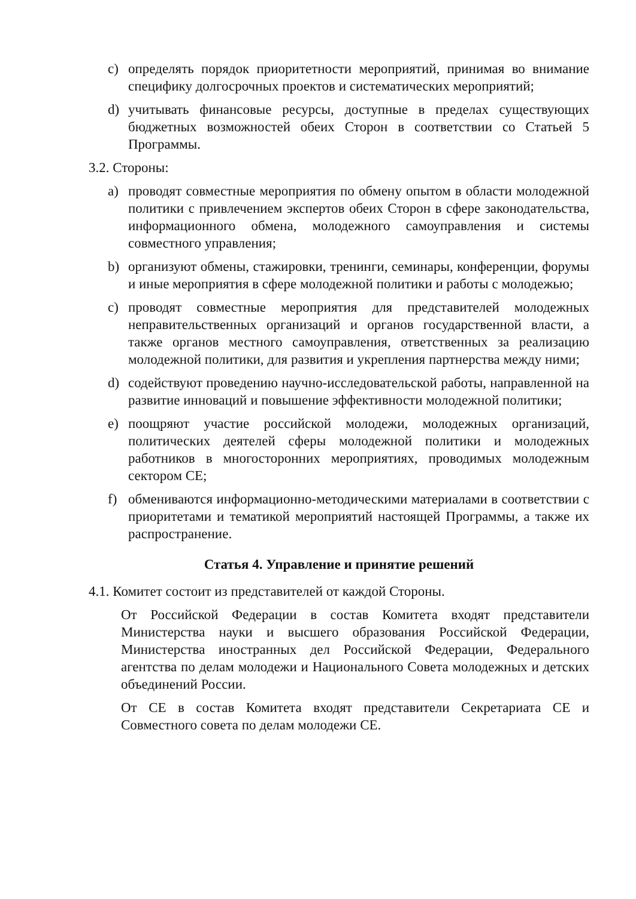c) определять порядок приоритетности мероприятий, принимая во внимание специфику долгосрочных проектов и систематических мероприятий;
d) учитывать финансовые ресурсы, доступные в пределах существующих бюджетных возможностей обеих Сторон в соответствии со Статьей 5 Программы.
3.2. Стороны:
a) проводят совместные мероприятия по обмену опытом в области молодежной политики с привлечением экспертов обеих Сторон в сфере законодательства, информационного обмена, молодежного самоуправления и системы совместного управления;
b) организуют обмены, стажировки, тренинги, семинары, конференции, форумы и иные мероприятия в сфере молодежной политики и работы с молодежью;
c) проводят совместные мероприятия для представителей молодежных неправительственных организаций и органов государственной власти, а также органов местного самоуправления, ответственных за реализацию молодежной политики, для развития и укрепления партнерства между ними;
d) содействуют проведению научно-исследовательской работы, направленной на развитие инноваций и повышение эффективности молодежной политики;
e) поощряют участие российской молодежи, молодежных организаций, политических деятелей сферы молодежной политики и молодежных работников в многосторонних мероприятиях, проводимых молодежным сектором СЕ;
f) обмениваются информационно-методическими материалами в соответствии с приоритетами и тематикой мероприятий настоящей Программы, а также их распространение.
Статья 4. Управление и принятие решений
4.1. Комитет состоит из представителей от каждой Стороны.
От Российской Федерации в состав Комитета входят представители Министерства науки и высшего образования Российской Федерации, Министерства иностранных дел Российской Федерации, Федерального агентства по делам молодежи и Национального Совета молодежных и детских объединений России.
От СЕ в состав Комитета входят представители Секретариата СЕ и Совместного совета по делам молодежи СЕ.